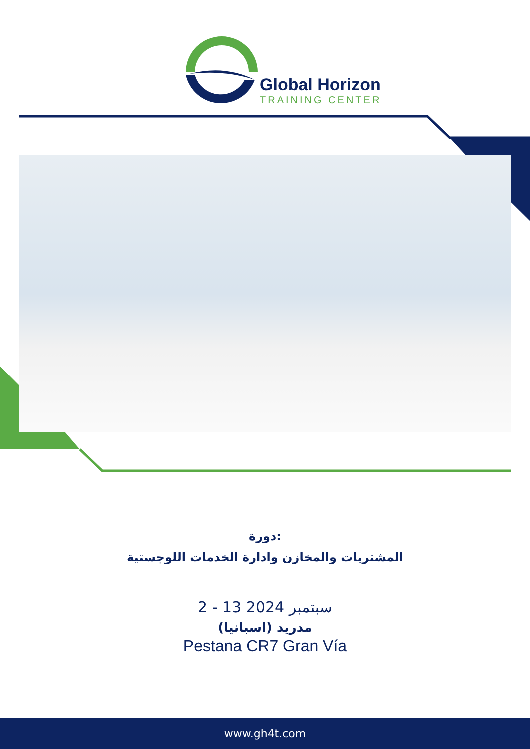Global Horizon
TRAINING CENTER
دورة:
المشتريات والمخازن وادارة الخدمات اللوجستية
2 - 13 سبتمبر 2024
مدريد (اسبانيا)
Pestana CR7 Gran Vía
www.gh4t.com